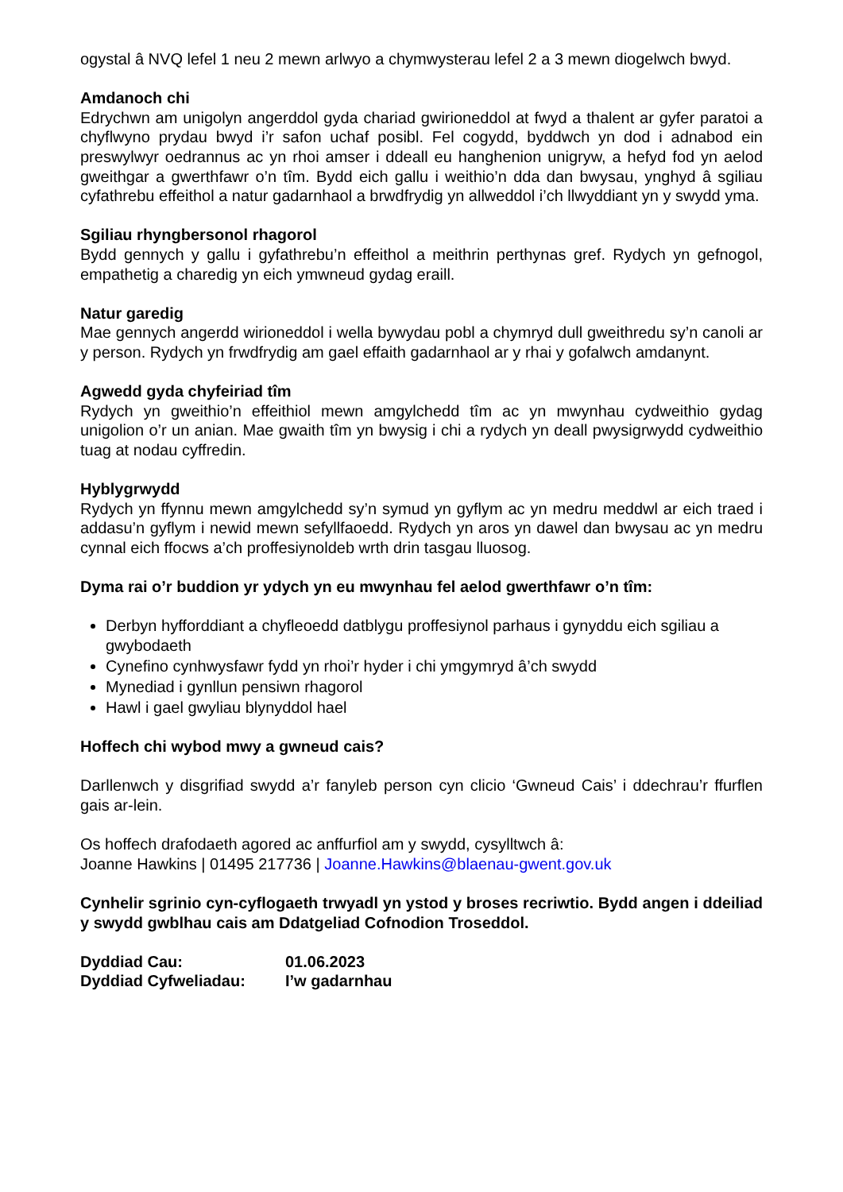ogystal â NVQ lefel 1 neu 2 mewn arlwyo a chymwysterau lefel 2 a 3 mewn diogelwch bwyd.
Amdanoch chi
Edrychwn am unigolyn angerddol gyda chariad gwirioneddol at fwyd a thalent ar gyfer paratoi a chyflwyno prydau bwyd i’r safon uchaf posibl. Fel cogydd, byddwch yn dod i adnabod ein preswylwyr oedrannus ac yn rhoi amser i ddeall eu hanghenion unigryw, a hefyd fod yn aelod gweithgar a gwerthfawr o’n tîm. Bydd eich gallu i weithio’n dda dan bwysau, ynghyd â sgiliau cyfathrebu effeithol a natur gadarnhaol a brwdfrydig yn allweddol i’ch llwyddiant yn y swydd yma.
Sgiliau rhyngbersonol rhagorol
Bydd gennych y gallu i gyfathrebu’n effeithol a meithrin perthynas gref. Rydych yn gefnogol, empathetig a charedig yn eich ymwneud gydag eraill.
Natur garedig
Mae gennych angerdd wirioneddol i wella bywydau pobl a chymryd dull gweithredu sy’n canoli ar y person. Rydych yn frwdfrydig am gael effaith gadarnhaol ar y rhai y gofalwch amdanynt.
Agwedd gyda chyfeiriad tîm
Rydych yn gweithio’n effeithiol mewn amgylchedd tîm ac yn mwynhau cydweithio gydag unigolion o’r un anian. Mae gwaith tîm yn bwysig i chi a rydych yn deall pwysigrwydd cydweithio tuag at nodau cyffredin.
Hyblygrwydd
Rydych yn ffynnu mewn amgylchedd sy’n symud yn gyflym ac yn medru meddwl ar eich traed i addasu’n gyflym i newid mewn sefyllfaoedd. Rydych yn aros yn dawel dan bwysau ac yn medru cynnal eich ffocws a’ch proffesiynoldeb wrth drin tasgau lluosog.
Dyma rai o’r buddion yr ydych yn eu mwynhau fel aelod gwerthfawr o’n tîm:
Derbyn hyfforddiant a chyfleoedd datblygu proffesiynol parhaus i gynyddu eich sgiliau a gwybodaeth
Cynefino cynhwysfawr fydd yn rhoi’r hyder i chi ymgymryd â’ch swydd
Mynediad i gynllun pensiwn rhagorol
Hawl i gael gwyliau blynyddol hael
Hoffech chi wybod mwy a gwneud cais?
Darllenwch y disgrifiad swydd a’r fanyleb person cyn clicio ‘Gwneud Cais’ i ddechrau’r ffurflen gais ar-lein.
Os hoffech drafodaeth agored ac anffurfiol am y swydd, cysylltwch â:
Joanne Hawkins | 01495 217736 | Joanne.Hawkins@blaenau-gwent.gov.uk
Cynhelir sgrinio cyn-cyflogaeth trwyadl yn ystod y broses recriwtio. Bydd angen i ddeiliad y swydd gwblhau cais am Ddatgeliad Cofnodion Troseddol.
Dyddiad Cau: 01.06.2023
Dyddiad Cyfweliadau: I’w gadarnhau